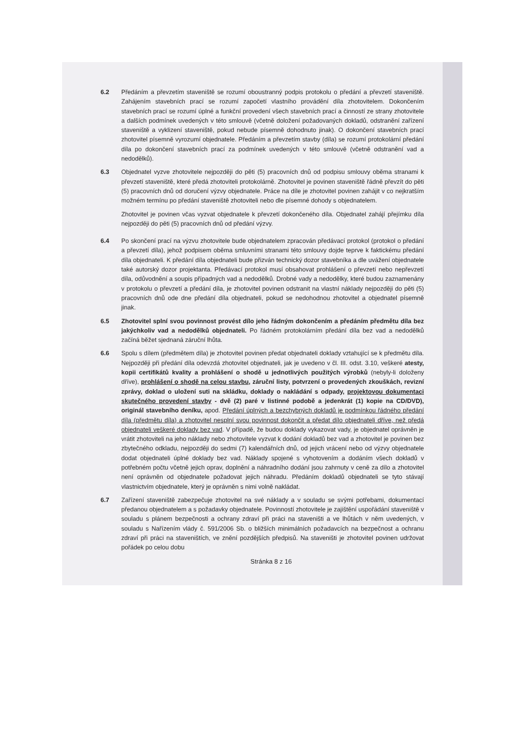6.2 Předáním a převzetím staveniště se rozumí oboustranný podpis protokolu o předání a převzetí staveniště. Zahájením stavebních prací se rozumí započetí vlastního provádění díla zhotovitelem. Dokončením stavebních prací se rozumí úplné a funkční provedení všech stavebních prací a činností ze strany zhotovitele a dalších podmínek uvedených v této smlouvě (včetně doložení požadovaných dokladů, odstranění zařízení staveniště a vyklizení staveniště, pokud nebude písemně dohodnuto jinak). O dokončení stavebních prací zhotovitel písemně vyrozumí objednatele. Předáním a převzetím stavby (díla) se rozumí protokolární předání díla po dokončení stavebních prací za podmínek uvedených v této smlouvě (včetně odstranění vad a nedodělků).
6.3 Objednatel vyzve zhotovitele nejpozději do pěti (5) pracovních dnů od podpisu smlouvy oběma stranami k převzetí staveniště, které předá zhotoviteli protokolárně. Zhotovitel je povinen staveniště řádně převzít do pěti (5) pracovních dnů od doručení výzvy objednatele. Práce na díle je zhotovitel povinen zahájit v co nejkratším možném termínu po předání staveniště zhotoviteli nebo dle písemné dohody s objednatelem.
Zhotovitel je povinen včas vyzvat objednatele k převzetí dokončeného díla. Objednatel zahájí přejímku díla nejpozději do pěti (5) pracovních dnů od předání výzvy.
6.4 Po skončení prací na výzvu zhotovitele bude objednatelem zpracován předávací protokol (protokol o předání a převzetí díla), jehož podpisem oběma smluvními stranami této smlouvy dojde teprve k faktickému předání díla objednateli. K předání díla objednateli bude přizván technický dozor stavebníka a dle uvážení objednatele také autorský dozor projektanta. Předávací protokol musí obsahovat prohlášení o převzetí nebo nepřevzetí díla, odůvodnění a soupis případných vad a nedodělků. Drobné vady a nedodělky, které budou zaznamenány v protokolu o převzetí a předání díla, je zhotovitel povinen odstranit na vlastní náklady nejpozději do pěti (5) pracovních dnů ode dne předání díla objednateli, pokud se nedohodnou zhotovitel a objednatel písemně jinak.
6.5 Zhotovitel splní svou povinnost provést dílo jeho řádným dokončením a předáním předmětu díla bez jakýchkoliv vad a nedodělků objednateli. Po řádném protokolárním předání díla bez vad a nedodělků začíná běžet sjednaná záruční lhůta.
6.6 Spolu s dílem (předmětem díla) je zhotovitel povinen předat objednateli doklady vztahující se k předmětu díla. Nejpozději při předání díla odevzdá zhotovitel objednateli, jak je uvedeno v čl. III. odst. 3.10, veškeré atesty, kopii certifikátů kvality a prohlášení o shodě u jednotlivých použitých výrobků (nebyly-li doloženy dříve), prohlášení o shodě na celou stavbu, záruční listy, potvrzení o provedených zkouškách, revizní zprávy, doklad o uložení suti na skládku, doklady o nakládání s odpady, projektovou dokumentaci skutečného provedení stavby - dvě (2) paré v listinné podobě a jedenkrát (1) kopie na CD/DVD), originál stavebního deníku, apod. Předání úplných a bezchybných dokladů je podmínkou řádného předání díla (předmětu díla) a zhotovitel nesplní svou povinnost dokončit a předat dílo objednateli dříve, než předá objednateli veškeré doklady bez vad. V případě, že budou doklady vykazovat vady, je objednatel oprávněn je vrátit zhotoviteli na jeho náklady nebo zhotovitele vyzvat k dodání dokladů bez vad a zhotovitel je povinen bez zbytečného odkladu, nejpozději do sedmi (7) kalendářních dnů, od jejich vrácení nebo od výzvy objednatele dodat objednateli úplné doklady bez vad. Náklady spojené s vyhotovením a dodáním všech dokladů v potřebném počtu včetně jejich oprav, doplnění a náhradního dodání jsou zahrnuty v ceně za dílo a zhotovitel není oprávněn od objednatele požadovat jejich náhradu. Předáním dokladů objednateli se tyto stávají vlastnictvím objednatele, který je oprávněn s nimi volně nakládat.
6.7 Zařízení staveniště zabezpečuje zhotovitel na své náklady a v souladu se svými potřebami, dokumentací předanou objednatelem a s požadavky objednatele. Povinností zhotovitele je zajištění uspořádání staveniště v souladu s plánem bezpečnosti a ochrany zdraví při práci na staveništi a ve lhůtách v něm uvedených, v souladu s Nařízením vlády č. 591/2006 Sb. o bližších minimálních požadavcích na bezpečnost a ochranu zdraví při práci na staveništích, ve znění pozdějších předpisů. Na staveništi je zhotovitel povinen udržovat pořádek po celou dobu
Stránka 8 z 16